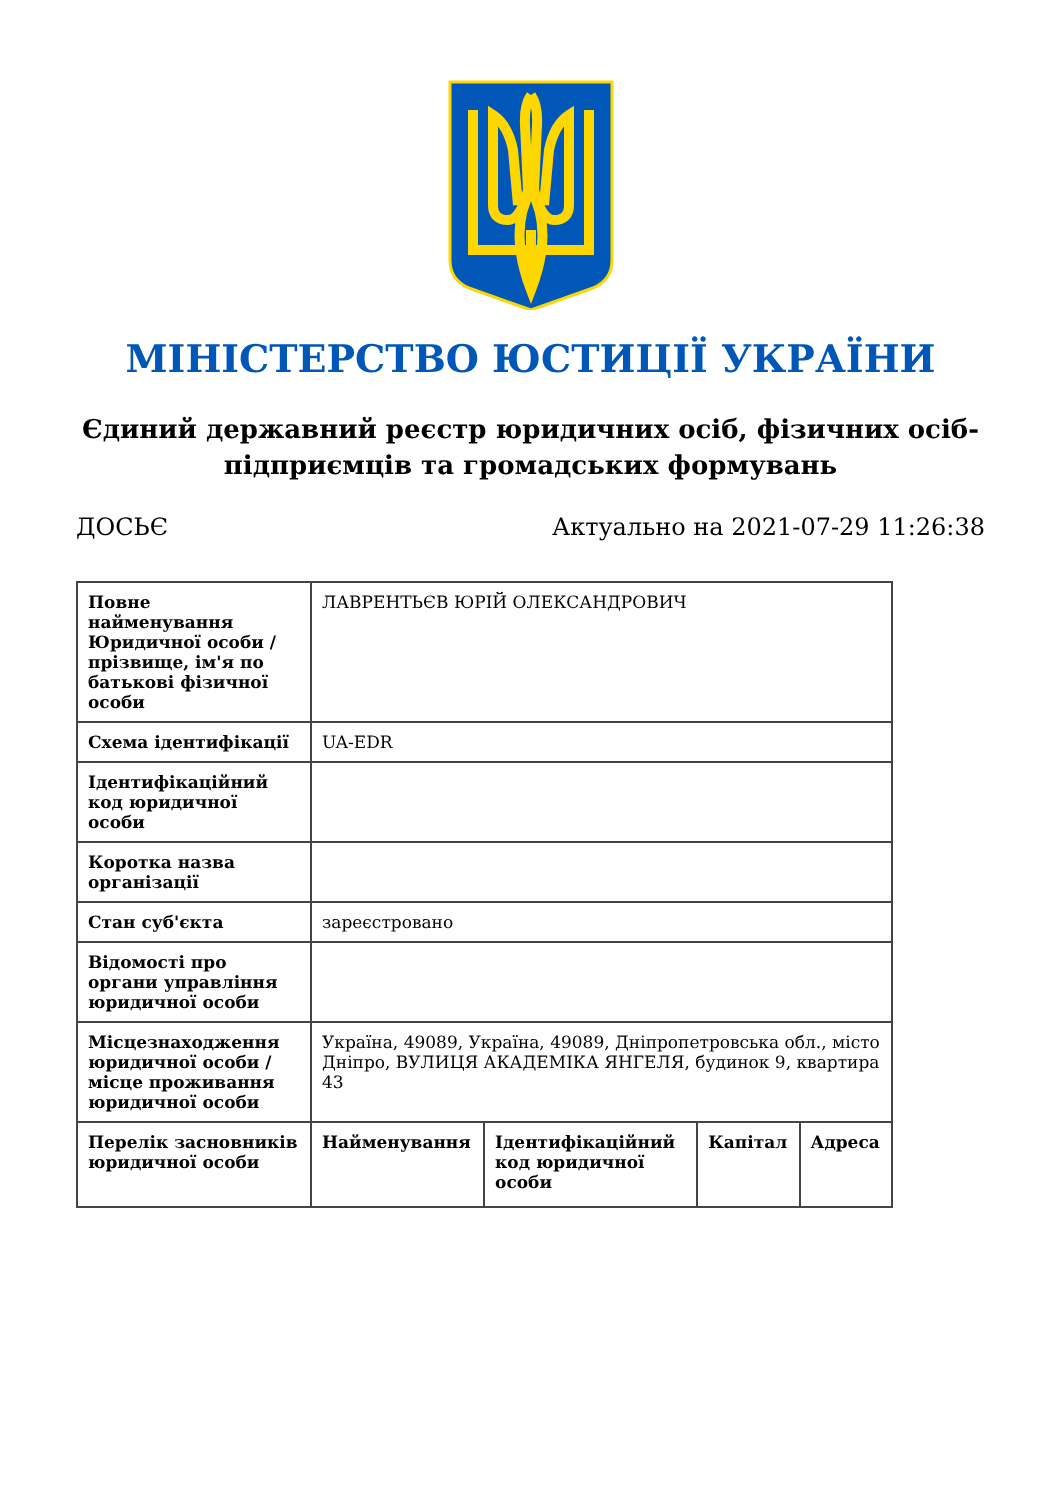МІНІСТЕРСТВО ЮСТИЦІЇ УКРАЇНИ
Єдиний державний реєстр юридичних осіб, фізичних осіб-підприємців та громадських формувань
ДОСЬЄ Актуально на 2021-07-29 11:26:38
| Повне найменування Юридичної особи / прізвище, ім'я по батькові фізичної особи | ЛАВРЕНТЬЄВ ЮРІЙ ОЛЕКСАНДРОВИЧ | | | |
| Схема ідентифікації | UA-EDR | | | |
| Ідентифікаційний код юридичної особи | | | | |
| Коротка назва організації | | | | |
| Стан суб'єкта | зареєстровано | | | |
| Відомості про органи управління юридичної особи | | | | |
| Місцезнаходження юридичної особи / місце проживання юридичної особи | Україна, 49089, Україна, 49089, Дніпропетровська обл., місто Дніпро, ВУЛИЦЯ АКАДЕМІКА ЯНГЕЛЯ, будинок 9, квартира 43 | | | |
| Перелік засновників юридичної особи | Найменування | Ідентифікаційний код юридичної особи | Капітал | Адреса |